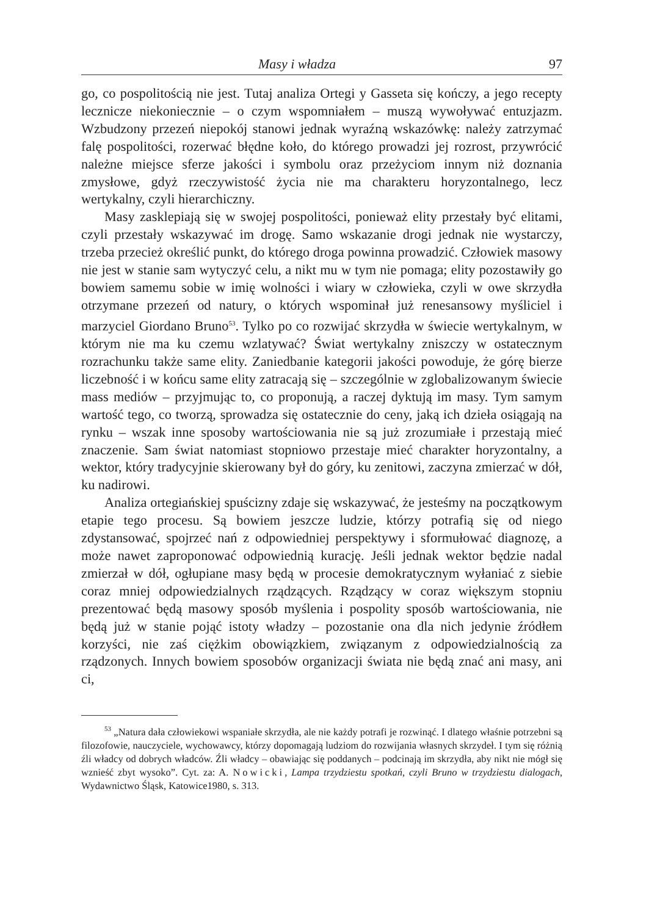Masy i władza 97
go, co pospolitością nie jest. Tutaj analiza Ortegi y Gasseta się kończy, a jego recepty lecznicze niekoniecznie – o czym wspomniałem – muszą wywoływać entuzjazm. Wzbudzony przezeń niepokój stanowi jednak wyraźną wskazówkę: należy zatrzymać falę pospolitości, rozerwać błędne koło, do którego prowadzi jej rozrost, przywrócić należne miejsce sferze jakości i symbolu oraz przeżyciom innym niż doznania zmysłowe, gdyż rzeczywistość życia nie ma charakteru horyzontalnego, lecz wertykalny, czyli hierarchiczny.
Masy zasklepiają się w swojej pospolitości, ponieważ elity przestały być elitami, czyli przestały wskazywać im drogę. Samo wskazanie drogi jednak nie wystarczy, trzeba przecież określić punkt, do którego droga powinna prowadzić. Człowiek masowy nie jest w stanie sam wytyczyć celu, a nikt mu w tym nie pomaga; elity pozostawiły go bowiem samemu sobie w imię wolności i wiary w człowieka, czyli w owe skrzydła otrzymane przezeń od natury, o których wspominał już renesansowy myśliciel i marzyciel Giordano Bruno<sup>53</sup>. Tylko po co rozwijać skrzydła w świecie wertykalnym, w którym nie ma ku czemu wzlatywać? Świat wertykalny zniszczy w ostatecznym rozrachunku także same elity. Zaniedbanie kategorii jakości powoduje, że górę bierze liczebność i w końcu same elity zatracają się – szczególnie w zglobalizowanym świecie mass mediów – przyjmując to, co proponują, a raczej dyktują im masy. Tym samym wartość tego, co tworzą, sprowadza się ostatecznie do ceny, jaką ich dzieła osiągają na rynku – wszak inne sposoby wartościowania nie są już zrozumiałe i przestają mieć znaczenie. Sam świat natomiast stopniowo przestaje mieć charakter horyzontalny, a wektor, który tradycyjnie skierowany był do góry, ku zenitowi, zaczyna zmierzać w dół, ku nadirowi.
Analiza ortegiańskiej spuścizny zdaje się wskazywać, że jesteśmy na początkowym etapie tego procesu. Są bowiem jeszcze ludzie, którzy potrafią się od niego zdystansować, spojrzeć nań z odpowiedniej perspektywy i sformułować diagnozę, a może nawet zaproponować odpowiednią kurację. Jeśli jednak wektor będzie nadal zmierzał w dół, ogłupiane masy będą w procesie demokratycznym wyłaniać z siebie coraz mniej odpowiedzialnych rządzących. Rządzący w coraz większym stopniu prezentować będą masowy sposób myślenia i pospolity sposób wartościowania, nie będą już w stanie pojąć istoty władzy – pozostanie ona dla nich jedynie źródłem korzyści, nie zaś ciężkim obowiązkiem, związanym z odpowiedzialnością za rządzonych. Innych bowiem sposobów organizacji świata nie będą znać ani masy, ani ci,
<sup>53</sup> „Natura dała człowiekowi wspaniałe skrzydła, ale nie każdy potrafi je rozwinąć. I dlatego właśnie potrzebni są filozofowie, nauczyciele, wychowawcy, którzy dopomagają ludziom do rozwijania własnych skrzydeł. I tym się różnią źli władcy od dobrych władców. Źli władcy – obawiając się poddanych – podcinają im skrzydła, aby nikt nie mógł się wznieść zbyt wysoko”. Cyt. za: A. Nowicki, Lampa trzydziestu spotkań, czyli Bruno w trzydziestu dialogach, Wydawnictwo Śląsk, Katowice1980, s. 313.